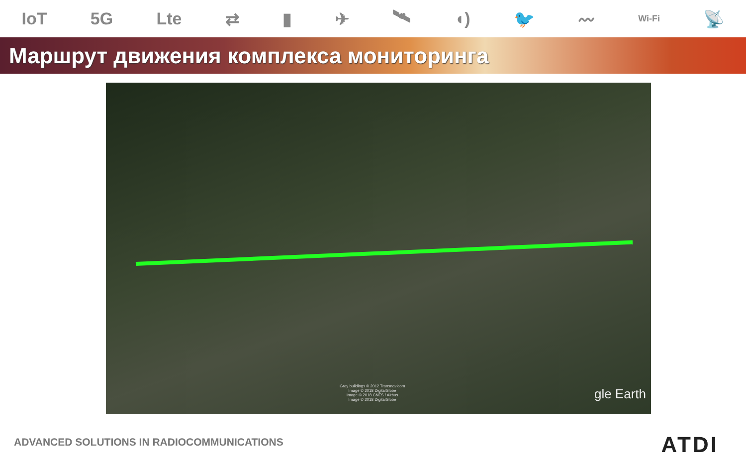IoT 5G Lte ⇄ ▮ ✈ 🛰 ◖) 🐦 〰 Wi-Fi 📡
Маршрут движения комплекса мониторинга
Gray buildings © 2012 Transnavicom
Image © 2018 DigitalGlobe
Image © 2018 CNES / Airbus
Image © 2018 DigitalGlobe
gle Earth
ADVANCED SOLUTIONS IN RADIOCOMMUNICATIONS
ATDI